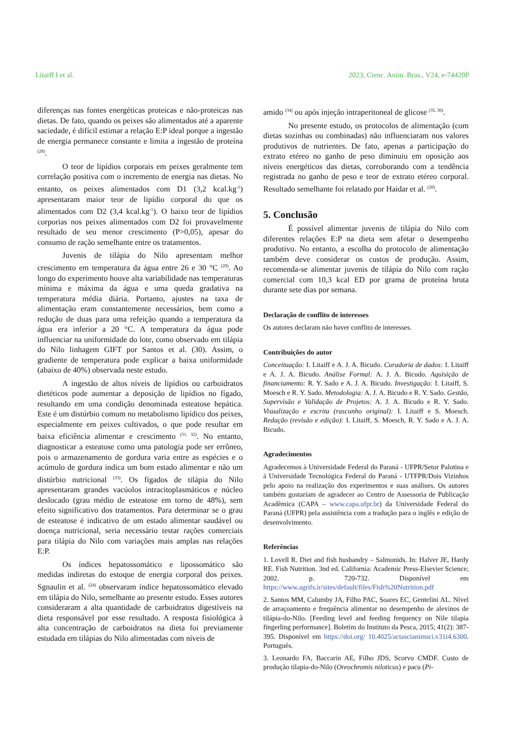Litaiff I et al. 2023, Cienc. Anim. Bras., V24, e-74420P
diferenças nas fontes energéticas proteicas e não-proteicas nas dietas. De fato, quando os peixes são alimentados até a aparente saciedade, é difícil estimar a relação E:P ideal porque a ingestão de energia permanece constante e limita a ingestão de proteína <sup>(28)</sup>.
O teor de lipídios corporais em peixes geralmente tem correlação positiva com o incremento de energia nas dietas. No entanto, os peixes alimentados com D1 (3,2 kcal.kg<sup>-1</sup>) apresentaram maior teor de lipídio corporal do que os alimentados com D2 (3,4 kcal.kg<sup>-1</sup>). O baixo teor de lipídios corporias nos peixes alimentados com D2 foi provavelmente resultado de seu menor crescimento (P>0,05), apesar do consumo de ração semelhante entre os tratamentos.
Juvenis de tilápia do Nilo apresentam melhor crescimento em temperatura da água entre 26 e 30 °C <sup>(29)</sup>. Ao longo do experimento houve alta variabilidade nas temperaturas mínima e máxima da água e uma queda gradativa na temperatura média diária. Portanto, ajustes na taxa de alimentação eram constantemente necessários, bem como a redução de duas para uma refeição quando a temperatura da água era inferior a 20 °C. A temperatura da água pode influenciar na uniformidade do lote, como observado em tilápia do Nilo linhagem GIFT por Santos et al. (30). Assim, o gradiente de temperatura pode explicar a baixa uniformidade (abaixo de 40%) observada neste estudo.
A ingestão de altos níveis de lipídios ou carboidratos dietéticos pode aumentar a deposição de lipídios no fígado, resultando em uma condição denominada esteatose hepática. Este é um distúrbio comum no metabolismo lipídico dos peixes, especialmente em peixes cultivados, o que pode resultar em baixa eficiência alimentar e crescimento <sup>(31, 32)</sup>. No entanto, diagnosticar a esteatose como uma patologia pode ser errôneo, pois o armazenamento de gordura varia entre as espécies e o acúmulo de gordura indica um bom estado alimentar e não um distúrbio nutricional <sup>(33)</sup>. Os fígados de tilápia do Nilo apresentaram grandes vacúolos intracitoplasmáticos e núcleo deslocado (grau médio de esteatose em torno de 48%), sem efeito significativo dos tratamentos. Para determinar se o grau de esteatose é indicativo de um estado alimentar saudável ou doença nutricional, seria necessário testar rações comerciais para tilápia do Nilo com variações mais amplas nas relações E:P.
Os índices hepatossomático e lipossomático são medidas indiretas do estoque de energia corporal dos peixes. Sgnaulin et al. <sup>(24)</sup> observaram índice hepatossomático elevado em tilápia do Nilo, semelhante ao presente estudo. Esses autores consideraram a alta quantidade de carboidratos digestíveis na dieta responsável por esse resultado. A resposta fisiológica à alta concentração de carboidratos na dieta foi previamente estudada em tilápias do Nilo alimentadas com níveis de
amido <sup>(34)</sup> ou após injeção intraperitoneal de glicose <sup>(35, 36)</sup>.
No presente estudo, os protocolos de alimentação (com dietas sozinhas ou combinadas) não influenciaram nos valores produtivos de nutrientes. De fato, apenas a participação do extrato etéreo no ganho de peso diminuiu em oposição aos níveis energéticos das dietas, corroborando com a tendência registrada no ganho de peso e teor de extrato etéreo corporal. Resultado semelhante foi relatado por Haidar et al. <sup>(28)</sup>.
5. Conclusão
É possível alimentar juvenis de tilápia do Nilo com diferentes relações E:P na dieta sem afetar o desempenho produtivo. No entanto, a escolha do protocolo de alimentação também deve considerar os custos de produção. Assim, recomenda-se alimentar juvenis de tilápia do Nilo com ração comercial com 10,3 kcal ED por grama de proteína bruta durante sete dias por semana.
Declaração de conflito de interesses
Os autores declaram não haver conflito de interesses.
Contribuições do autor
Conceituação: I. Litaiff e A. J. A. Bicudo. Curadoria de dados: I. Litaiff e A. J. A. Bicudo. Análise Formal: A. J. A. Bicudo. Aquisição de financiamento: R. Y. Sado e A. J. A. Bicudo. Investigação: I. Litaiff, S. Moesch e R. Y. Sado. Metodologia: A. J. A. Bicudo e R. Y. Sado. Gestão, Supervisão e Validação de Projetos: A. J. A. Bicudo e R. Y. Sado. Visualização e escrita (rascunho original): I. Litaiff e S. Moesch. Redação (revisão e edição): I. Litaiff, S. Moesch, R. Y. Sado e A. J. A. Bicudo.
Agradecimentos
Agradecemos à Universidade Federal do Paraná - UFPR/Setor Palotina e à Universidade Tecnológica Federal do Paraná - UTFPR/Dois Vizinhos pelo apoio na realização dos experimentos e suas análises. Os autores também gostariam de agradecer ao Centro de Assessoria de Publicação Acadêmica (CAPA – www.capa.ufpr.br) da Universidade Federal do Paraná (UFPR) pela assistência com a tradução para o inglês e edição de desenvolvimento.
Referências
1. Lovell R. Diet and fish husbandry – Salmonids. In: Halver JE, Hardy RE. Fish Nutrition. 3nd ed. California: Academic Press-Elsevier Science; 2002. p. 720-732. Disponível em https://www.agrifs.ir/sites/default/files/Fish%20Nutrition.pdf
2. Santos MM, Calumby JA, Filho PAC, Soares EC, Gentelini AL. Nível de arraçoamento e frequência alimentar no desempenho de alevinos de tilápia-do-Nilo. [Feeding level and feeding frequency on Nile tilapia fingerling performance]. Boletim do Instituto da Pesca, 2015; 41(2): 387-395. Disponível em https://doi.org/ 10.4025/actascianimsci.v31i4.6300. Português.
3. Leonardo FA, Baccarin AE, Filho JDS, Scorvo CMDF. Custo de produção tilapia-do-Nilo (Oreochromis niloticus) e pacu (Pi-